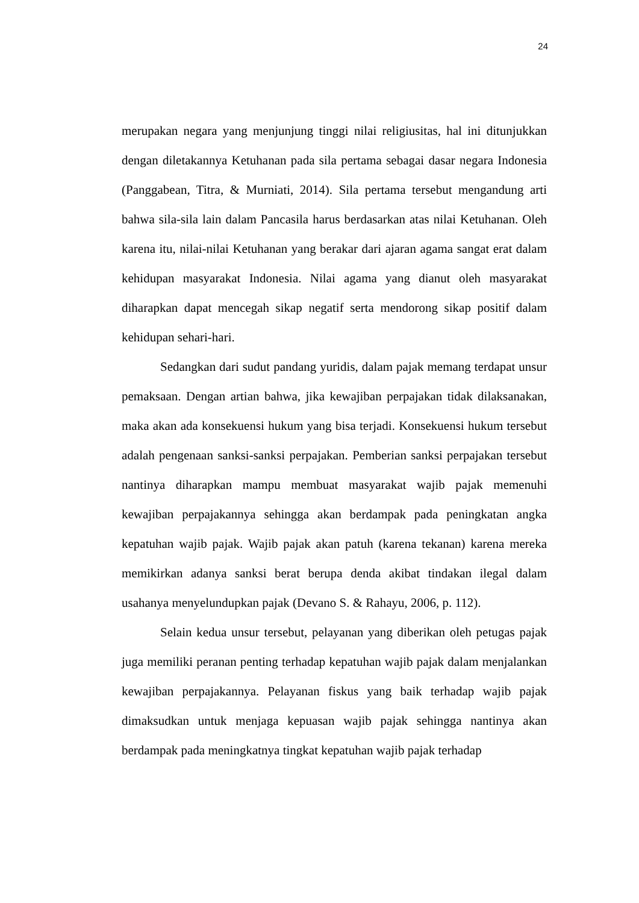24
merupakan negara yang menjunjung tinggi nilai religiusitas, hal ini ditunjukkan dengan diletakannya Ketuhanan pada sila pertama sebagai dasar negara Indonesia (Panggabean, Titra, & Murniati, 2014). Sila pertama tersebut mengandung arti bahwa sila-sila lain dalam Pancasila harus berdasarkan atas nilai Ketuhanan. Oleh karena itu, nilai-nilai Ketuhanan yang berakar dari ajaran agama sangat erat dalam kehidupan masyarakat Indonesia. Nilai agama yang dianut oleh masyarakat diharapkan dapat mencegah sikap negatif serta mendorong sikap positif dalam kehidupan sehari-hari.
Sedangkan dari sudut pandang yuridis, dalam pajak memang terdapat unsur pemaksaan. Dengan artian bahwa, jika kewajiban perpajakan tidak dilaksanakan, maka akan ada konsekuensi hukum yang bisa terjadi. Konsekuensi hukum tersebut adalah pengenaan sanksi-sanksi perpajakan. Pemberian sanksi perpajakan tersebut nantinya diharapkan mampu membuat masyarakat wajib pajak memenuhi kewajiban perpajakannya sehingga akan berdampak pada peningkatan angka kepatuhan wajib pajak. Wajib pajak akan patuh (karena tekanan) karena mereka memikirkan adanya sanksi berat berupa denda akibat tindakan ilegal dalam usahanya menyelundupkan pajak (Devano S. & Rahayu, 2006, p. 112).
Selain kedua unsur tersebut, pelayanan yang diberikan oleh petugas pajak juga memiliki peranan penting terhadap kepatuhan wajib pajak dalam menjalankan kewajiban perpajakannya. Pelayanan fiskus yang baik terhadap wajib pajak dimaksudkan untuk menjaga kepuasan wajib pajak sehingga nantinya akan berdampak pada meningkatnya tingkat kepatuhan wajib pajak terhadap